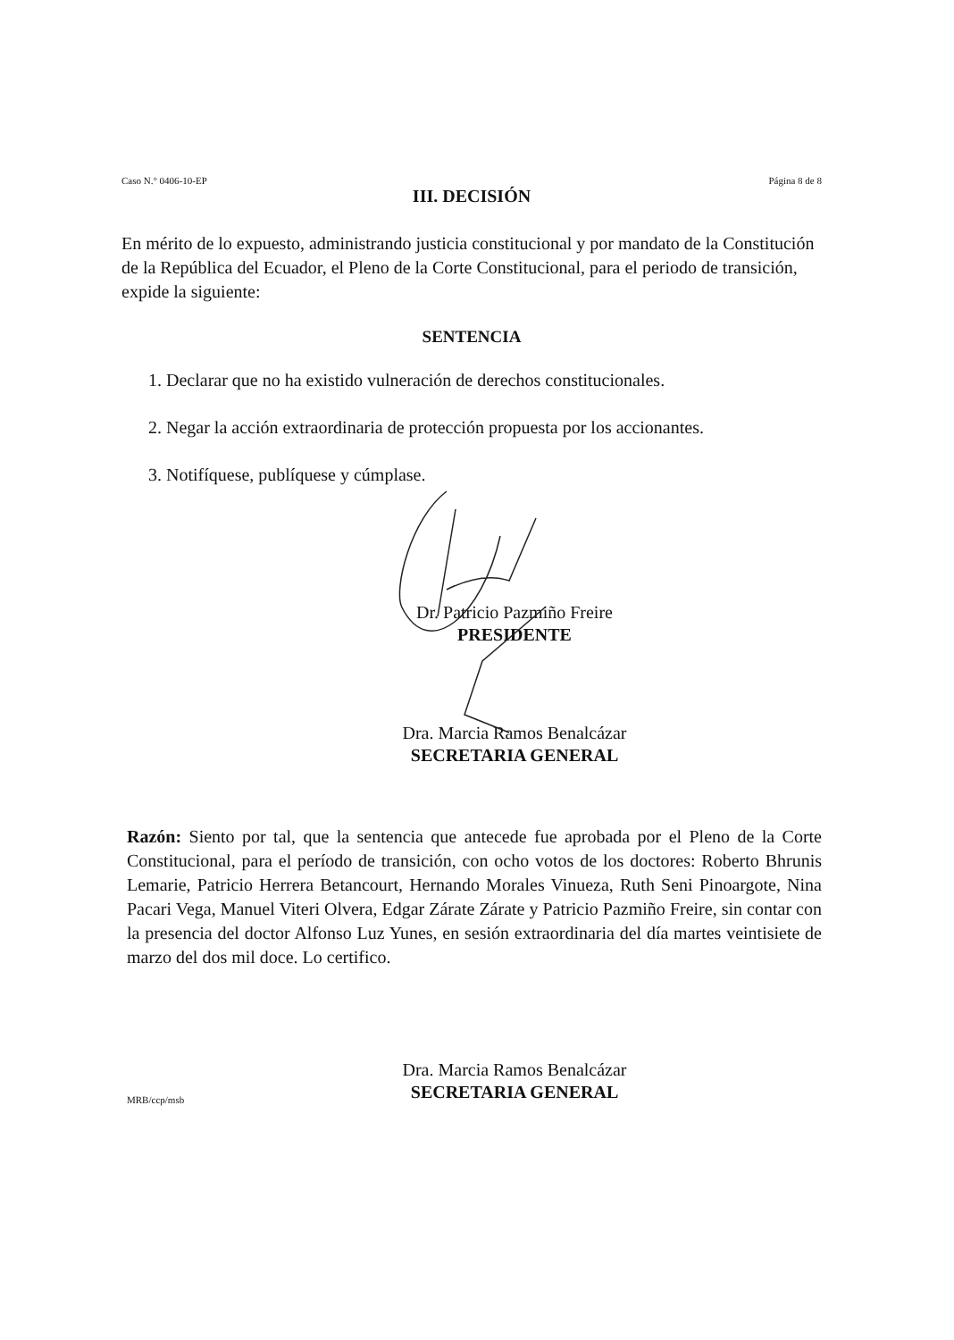Caso N.° 0406-10-EP Página 8 de 8
III. DECISIÓN
En mérito de lo expuesto, administrando justicia constitucional y por mandato de la Constitución de la República del Ecuador, el Pleno de la Corte Constitucional, para el periodo de transición, expide la siguiente:
SENTENCIA
1. Declarar que no ha existido vulneración de derechos constitucionales.
2. Negar la acción extraordinaria de protección propuesta por los accionantes.
3. Notifíquese, publíquese y cúmplase.
Dr. Patricio Pazmiño Freire
PRESIDENTE
Dra. Marcia Ramos Benalcázar
SECRETARIA GENERAL
Razón: Siento por tal, que la sentencia que antecede fue aprobada por el Pleno de la Corte Constitucional, para el período de transición, con ocho votos de los doctores: Roberto Bhrunis Lemarie, Patricio Herrera Betancourt, Hernando Morales Vinueza, Ruth Seni Pinoargote, Nina Pacari Vega, Manuel Viteri Olvera, Edgar Zárate Zárate y Patricio Pazmiño Freire, sin contar con la presencia del doctor Alfonso Luz Yunes, en sesión extraordinaria del día martes veintisiete de marzo del dos mil doce. Lo certifico.
Dra. Marcia Ramos Benalcázar
SECRETARIA GENERAL
MRB/ccp/msb